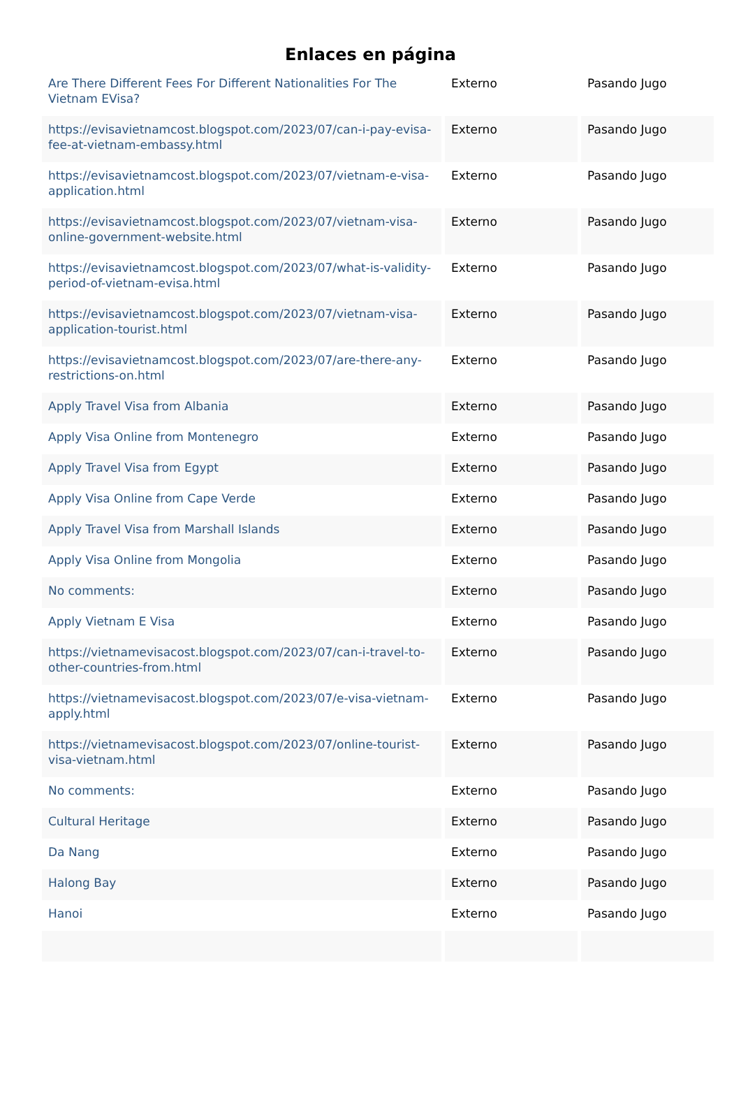Enlaces en página
| Are There Different Fees For Different Nationalities For The Vietnam EVisa? | Externo | Pasando Jugo |
| https://evisavietnamcost.blogspot.com/2023/07/can-i-pay-evisa-fee-at-vietnam-embassy.html | Externo | Pasando Jugo |
| https://evisavietnamcost.blogspot.com/2023/07/vietnam-e-visa-application.html | Externo | Pasando Jugo |
| https://evisavietnamcost.blogspot.com/2023/07/vietnam-visa-online-government-website.html | Externo | Pasando Jugo |
| https://evisavietnamcost.blogspot.com/2023/07/what-is-validity-period-of-vietnam-evisa.html | Externo | Pasando Jugo |
| https://evisavietnamcost.blogspot.com/2023/07/vietnam-visa-application-tourist.html | Externo | Pasando Jugo |
| https://evisavietnamcost.blogspot.com/2023/07/are-there-any-restrictions-on.html | Externo | Pasando Jugo |
| Apply Travel Visa from Albania | Externo | Pasando Jugo |
| Apply Visa Online from Montenegro | Externo | Pasando Jugo |
| Apply Travel Visa from Egypt | Externo | Pasando Jugo |
| Apply Visa Online from Cape Verde | Externo | Pasando Jugo |
| Apply Travel Visa from Marshall Islands | Externo | Pasando Jugo |
| Apply Visa Online from Mongolia | Externo | Pasando Jugo |
| No comments: | Externo | Pasando Jugo |
| Apply Vietnam E Visa | Externo | Pasando Jugo |
| https://vietnamevisacost.blogspot.com/2023/07/can-i-travel-to-other-countries-from.html | Externo | Pasando Jugo |
| https://vietnamevisacost.blogspot.com/2023/07/e-visa-vietnam-apply.html | Externo | Pasando Jugo |
| https://vietnamevisacost.blogspot.com/2023/07/online-tourist-visa-vietnam.html | Externo | Pasando Jugo |
| No comments: | Externo | Pasando Jugo |
| Cultural Heritage | Externo | Pasando Jugo |
| Da Nang | Externo | Pasando Jugo |
| Halong Bay | Externo | Pasando Jugo |
| Hanoi | Externo | Pasando Jugo |